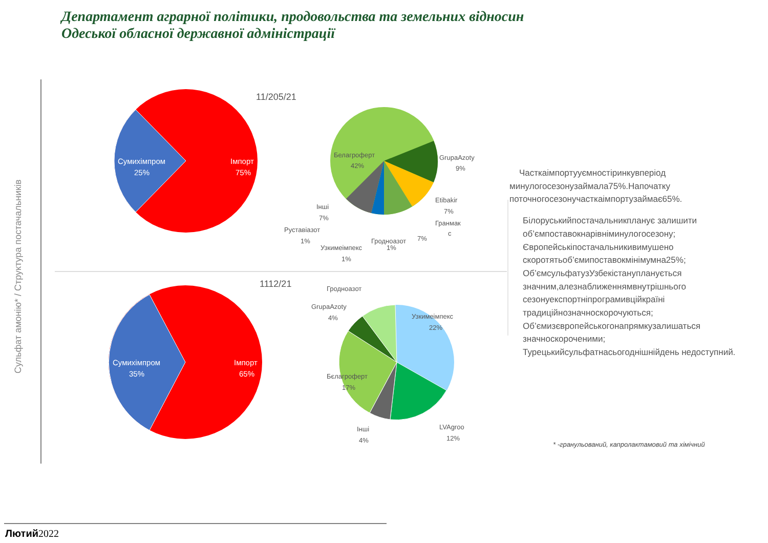Департамент аграрної політики, продовольства та земельних відносин
Одеської обласної державної адміністрації
Сульфат амонію* / Структура постачальників
11/205/21
1112/21
Сумихімпром
25%
Імпорт
75%
Сумихімпром
35%
Імпорт
65%
Белагроферт
42%
GrupaAzoty
9%
Etibakir
7%
Гранмак
с
7%
Інші
7%
Руставіазот
1%
Гродноазот
1%
Узкимеімпекс
1%
Гродноазот
GrupaAzoty
4%
Узкимеімпекс
22%
Бєлагроферт
17%
Інші
4%
LVAgroo
12%
Часткаімпортууємностіринкувперіод минулогосезонузаймала75%.Напочатку поточногосезонучасткаімпортузаймає65%.
Білоруськийпостачальникпланує залишити об’ємпоставокнарівніминулогосезону; Європейськіпостачальникивимушено скоротятьоб’ємипоставокмінімумна25%; Об’ємсульфатузУзбекістанупланується значним,алезнаближеннямвнутрішнього сезонуекспортніпрограмивційкраїні традиційнозначноскорочуються; Об’ємизєвропейськогонапрямкузалишаться значноскороченими; Турецькийсульфатнасьогоднішнійдень недоступний.
* -гранульований, капролактамовий та хімічний
Лютий2022